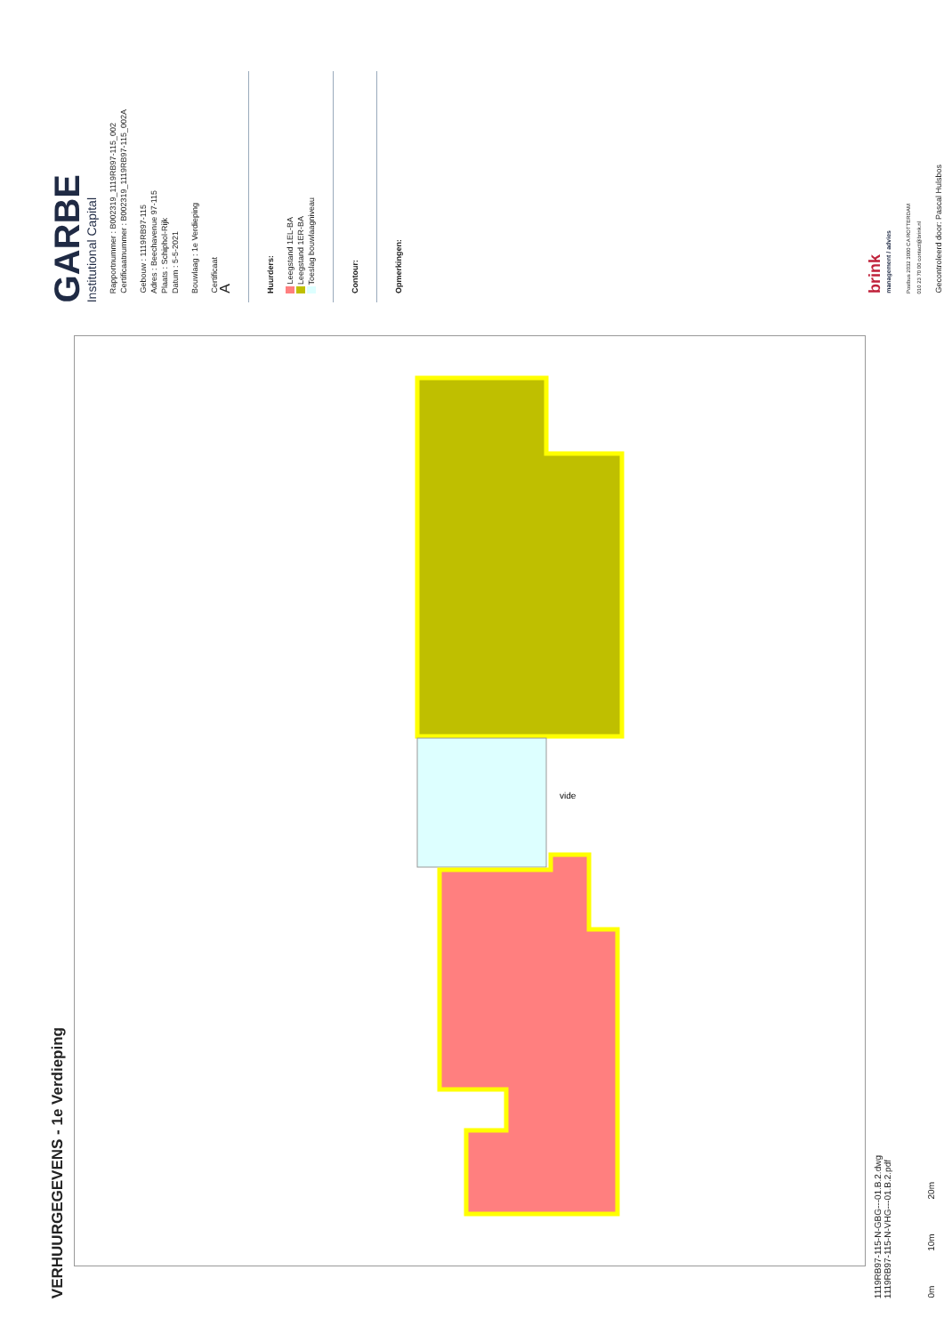GARBE
Institutional Capital
Rapportnummer : B002319_1119RB97-115_002
Certificaatnummer : B002319_1119RB97-115_002A
Gebouw : 1119RB97-115
Adres : Beechavenue 97-115
Plaats : Schiphol-Rijk
Datum : 5-5-2021
Bouwlaag : 1e Verdieping
Certificaat
A
Huurders:
Leegstand 1EL-BA
Leegstand 1ER-BA
Toeslag bouwlaagniveau
Contour:
Opmerkingen:
brink
management / advies
Postbus 2032 3000 CA ROTTERDAM
010 23 70 00 contact@brink.nl
Gecontroleerd door: Pascal Hulsbos
VERHUURGEGEVENS - 1e Verdieping
vide
1119RB97-115-N-GBG---01.B.2.dwg
1119RB97-115-N-VHG---01.B.2.pdf
0m 10m 20m